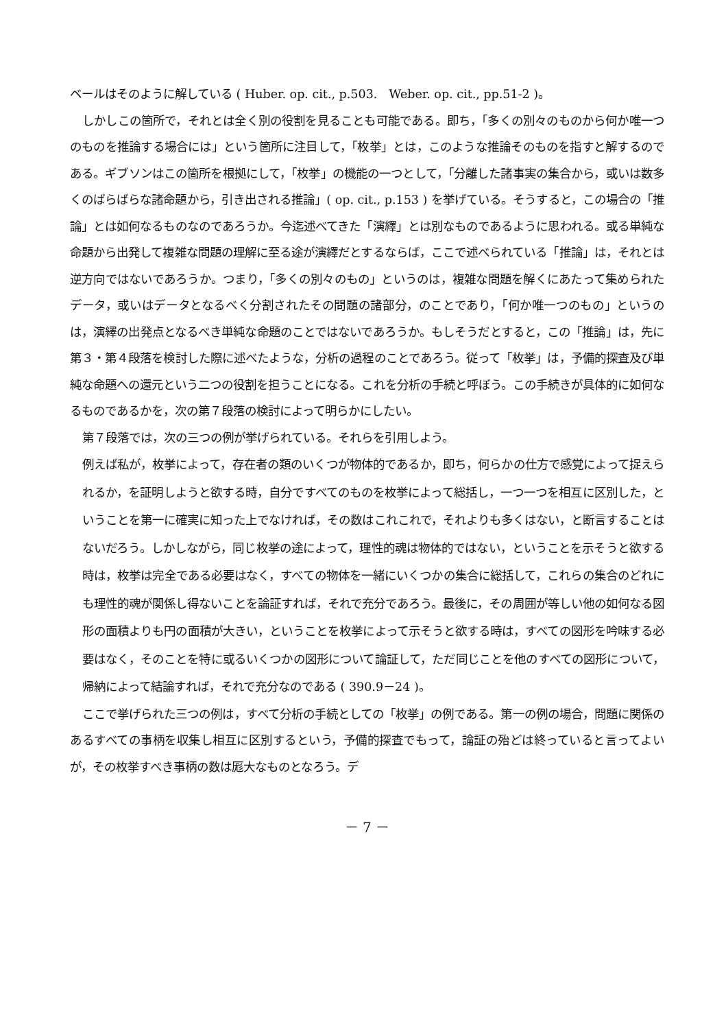ベールはそのように解している ( Huber. op. cit., p.503.　Weber. op. cit., pp.51-2 )。
しかしこの箇所で，それとは全く別の役割を見ることも可能である。即ち，「多くの別々のものから何か唯一つのものを推論する場合には」という箇所に注目して，「枚挙」とは，このような推論そのものを指すと解するのである。ギブソンはこの箇所を根拠にして，「枚挙」の機能の一つとして，「分離した諸事実の集合から，或いは数多くのばらばらな諸命題から，引き出される推論」( op. cit., p.153 ) を挙げている。そうすると，この場合の「推論」とは如何なるものなのであろうか。今迄述べてきた「演繹」とは別なものであるように思われる。或る単純な命題から出発して複雑な問題の理解に至る途が演繹だとするならば，ここで述べられている「推論」は，それとは逆方向ではないであろうか。つまり，「多くの別々のもの」というのは，複雑な問題を解くにあたって集められたデータ，或いはデータとなるべく分割されたその問題の諸部分，のことであり，「何か唯一つのもの」というのは，演繹の出発点となるべき単純な命題のことではないであろうか。もしそうだとすると，この「推論」は，先に第３・第４段落を検討した際に述べたような，分析の過程のことであろう。従って「枚挙」は，予備的探査及び単純な命題への還元という二つの役割を担うことになる。これを分析の手続と呼ぼう。この手続きが具体的に如何なるものであるかを，次の第７段落の検討によって明らかにしたい。
第７段落では，次の三つの例が挙げられている。それらを引用しよう。
例えば私が，枚挙によって，存在者の類のいくつが物体的であるか，即ち，何らかの仕方で感覚によって捉えられるか，を証明しようと欲する時，自分ですべてのものを枚挙によって総括し，一つ一つを相互に区別した，ということを第一に確実に知った上でなければ，その数はこれこれで，それよりも多くはない，と断言することはないだろう。しかしながら，同じ枚挙の途によって，理性的魂は物体的ではない，ということを示そうと欲する時は，枚挙は完全である必要はなく，すべての物体を一緒にいくつかの集合に総括して，これらの集合のどれにも理性的魂が関係し得ないことを論証すれば，それで充分であろう。最後に，その周囲が等しい他の如何なる図形の面積よりも円の面積が大きい，ということを枚挙によって示そうと欲する時は，すべての図形を吟味する必要はなく，そのことを特に或るいくつかの図形について論証して，ただ同じことを他のすべての図形について，帰納によって結論すれば，それで充分なのである ( 390.9－24 )。
ここで挙げられた三つの例は，すべて分析の手続としての「枚挙」の例である。第一の例の場合，問題に関係のあるすべての事柄を収集し相互に区別するという，予備的探査でもって，論証の殆どは終っていると言ってよいが，その枚挙すべき事柄の数は厖大なものとなろう。デ
－ 7 －